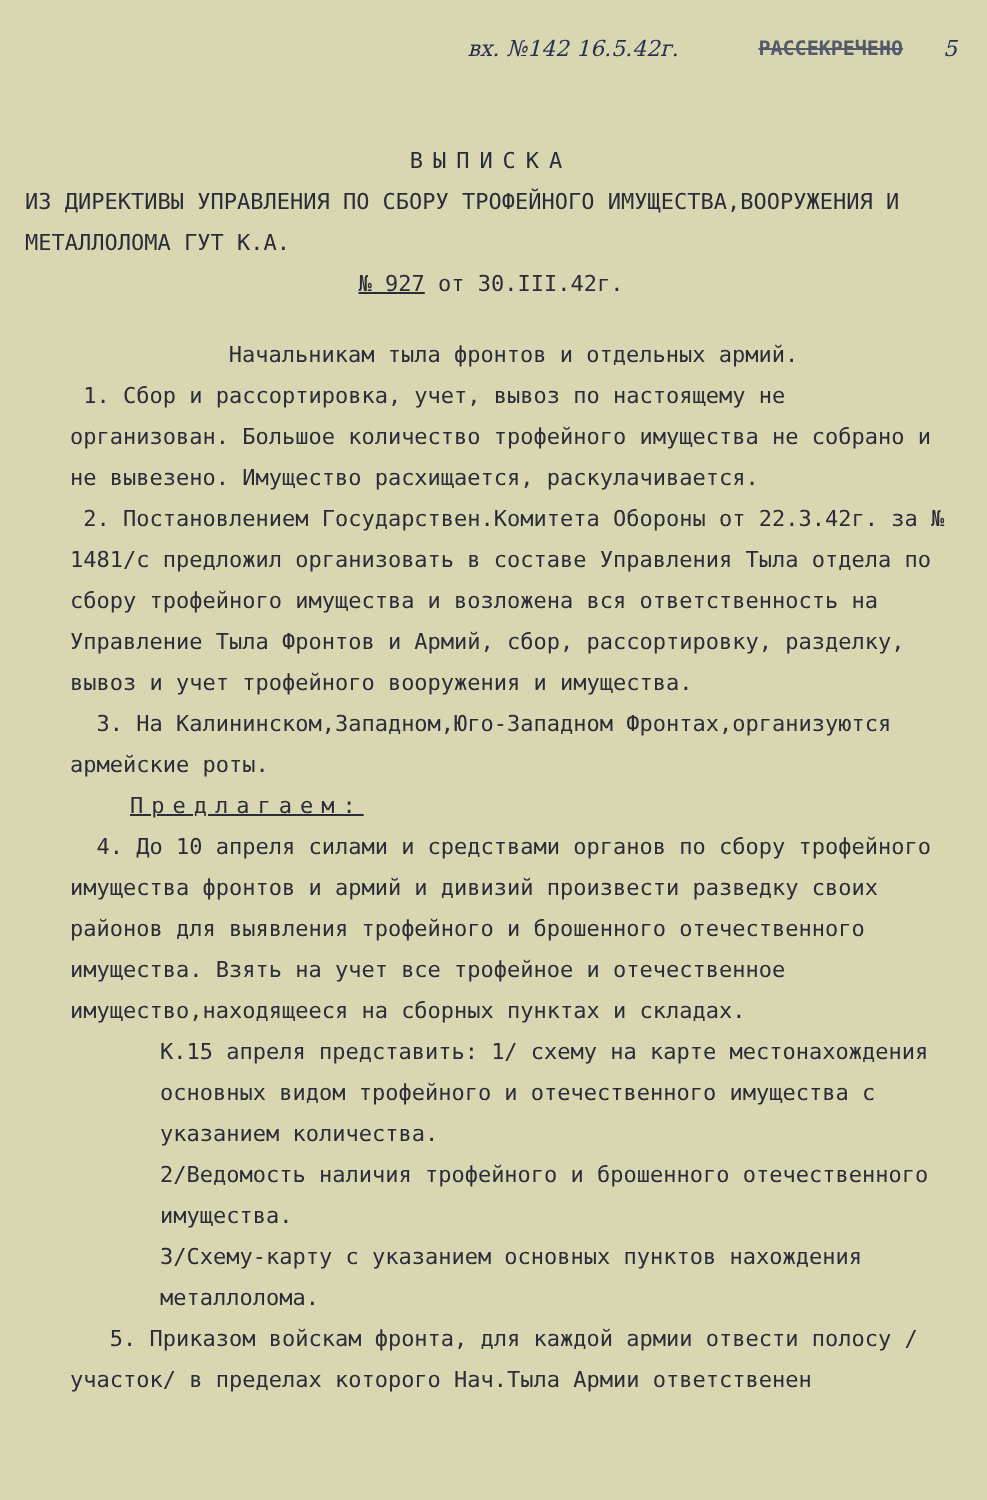вх. №142 16.5.42г. РАССЕКРЕЧЕНО 5
ВЫПИСКА
ИЗ ДИРЕКТИВЫ УПРАВЛЕНИЯ ПО СБОРУ ТРОФЕЙНОГО ИМУЩЕСТВА,ВООРУЖЕНИЯ И МЕТАЛЛОЛОМА ГУТ К.А.
№ 927 от 30.III.42г.
Начальникам тыла фронтов и отдельных армий.
1. Сбор и рассортировка, учет, вывоз по настоящему не организован. Большое количество трофейного имущества не собрано и не вывезено. Имущество расхищается, раскулачивается.
2. Постановлением Государствен.Комитета Обороны от 22.3.42г. за № 1481/с предложил организовать в составе Управления Тыла отдела по сбору трофейного имущества и возложена вся ответственность на Управление Тыла Фронтов и Армий, сбор, рассортировку, разделку, вывоз и учет трофейного вооружения и имущества.
3. На Калининском,Западном,Юго-Западном Фронтах,организуются армейские роты.
Предлагаем:
4. До 10 апреля силами и средствами органов по сбору трофейного имущества фронтов и армий и дивизий произвести разведку своих районов для выявления трофейного и брошенного отечественного имущества. Взять на учет все трофейное и отечественное имущество,находящееся на сборных пунктах и складах.
К.15 апреля представить: 1/ схему на карте местонахождения основных видом трофейного и отечественного имущества с указанием количества.
2/Ведомость наличия трофейного и брошенного отечественного имущества.
3/Схему-карту с указанием основных пунктов нахождения металлолома.
5. Приказом войскам фронта, для каждой армии отвести полосу /участок/ в пределах которого Нач.Тыла Армии ответственен